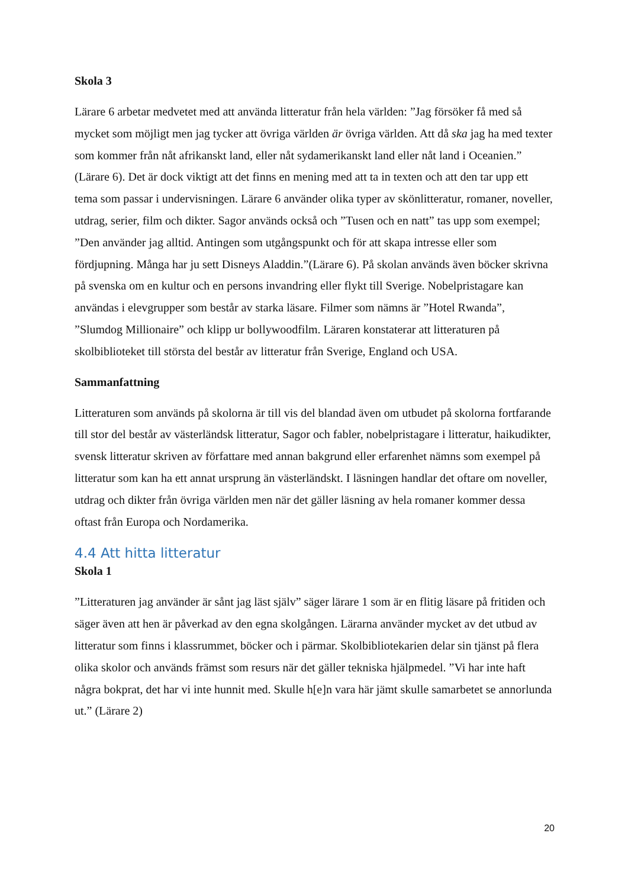Skola 3
Lärare 6 arbetar medvetet med att använda litteratur från hela världen: ”Jag försöker få med så mycket som möjligt men jag tycker att övriga världen är övriga världen. Att då ska jag ha med texter som kommer från nåt afrikanskt land, eller nåt sydamerikanskt land eller nåt land i Oceanien.” (Lärare 6). Det är dock viktigt att det finns en mening med att ta in texten och att den tar upp ett tema som passar i undervisningen. Lärare 6 använder olika typer av skönlitteratur, romaner, noveller, utdrag, serier, film och dikter. Sagor används också och ”Tusen och en natt” tas upp som exempel; ”Den använder jag alltid. Antingen som utgångspunkt och för att skapa intresse eller som fördjupning. Många har ju sett Disneys Aladdin.”(Lärare 6). På skolan används även böcker skrivna på svenska om en kultur och en persons invandring eller flykt till Sverige. Nobelpristagare kan användas i elevgrupper som består av starka läsare. Filmer som nämns är ”Hotel Rwanda”, ”Slumdog Millionaire” och klipp ur bollywoodfilm. Läraren konstaterar att litteraturen på skolbiblioteket till största del består av litteratur från Sverige, England och USA.
Sammanfattning
Litteraturen som används på skolorna är till vis del blandad även om utbudet på skolorna fortfarande till stor del består av västerländsk litteratur, Sagor och fabler, nobelpristagare i litteratur, haikudikter, svensk litteratur skriven av författare med annan bakgrund eller erfarenhet nämns som exempel på litteratur som kan ha ett annat ursprung än västerländskt. I läsningen handlar det oftare om noveller, utdrag och dikter från övriga världen men när det gäller läsning av hela romaner kommer dessa oftast från Europa och Nordamerika.
4.4 Att hitta litteratur
Skola 1
”Litteraturen jag använder är sånt jag läst själv” säger lärare 1 som är en flitig läsare på fritiden och säger även att hen är påverkad av den egna skolgången. Lärarna använder mycket av det utbud av litteratur som finns i klassrummet, böcker och i pärmar. Skolbibliotekarien delar sin tjänst på flera olika skolor och används främst som resurs när det gäller tekniska hjälpmedel. ”Vi har inte haft några bokprat, det har vi inte hunnit med. Skulle h[e]n vara här jämt skulle samarbetet se annorlunda ut.” (Lärare 2)
20